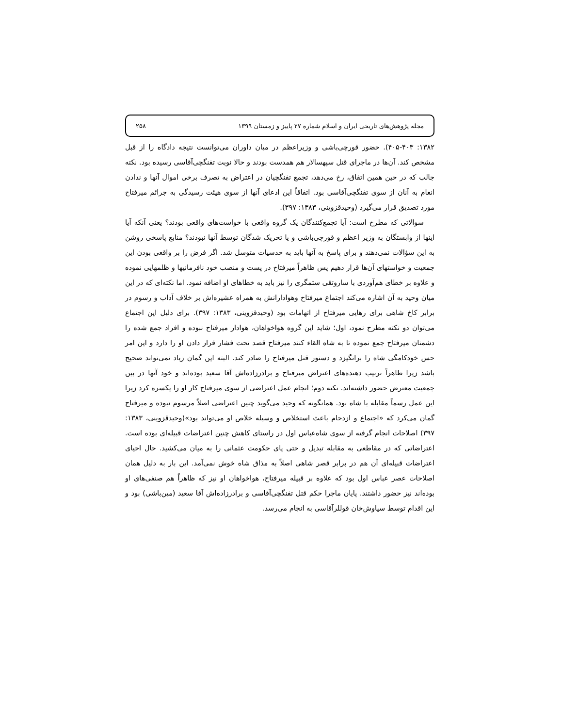مجله پژوهش‌های تاریخی ایران و اسلام شماره ۲۷ پاییز و زمستان ۱۳۹۹ ۲۵۸
۱۳۸۲: ۴۰۵-۴۰۳). حضور قورچی‌باشی و وزیراعظم در میان داوران می‌توانست نتیجه دادگاه را از قبل مشخص کند. آن‌ها در ماجرای قتل سپهسالار هم همدست بودند و حالا نوبت تفنگچی‌آقاسی رسیده بود. نکته جالب که در حین همین اتفاق، رخ می‌دهد، تجمع تفنگچیان در اعتراض به تصرف برخی اموال آنها و ندادن انعام به آنان از سوی تفنگچی‌آقاسی بود. اتفاقاً این ادعای آنها از سوی هیئت رسیدگی به جرائم میرفتاح مورد تصدیق قرار می‌گیرد (وحیدقزوینی، ۱۳۸۳: ۳۹۷).
سوالاتی که مطرح است: آیا تجمع‌کنندگان یک گروه واقعی با خواست‌های واقعی بودند؟ یعنی آنکه آیا اینها از وابستگان به وزیر اعظم و قورچی‌باشی و یا تحریک شدگان توسط آنها نبودند؟ منابع پاسخی روشن به این سؤالات نمی‌دهند و برای پاسخ به آنها باید به حدسیات متوسل شد. اگر فرض را بر واقعی بودن این جمعیت و خواستهای آن‌ها قرار دهیم پس ظاهراً میرفتاح در پست و منصب خود نافرمانیها و ظلمهایی نموده و علاوه بر خطای هم‌آوردی با ساروتقی ستمگری را نیز باید به خطاهای او اضافه نمود. اما نکته‌ای که در این میان وحید به آن اشاره می‌کند اجتماع میرفتاح وهوادارانش به همراه عشیره‌اش بر خلاف آداب و رسوم در برابر کاخ شاهی برای رهایی میرفتاح از اتهامات بود (وحیدقزوینی، ۱۳۸۳: ۳۹۷). برای دلیل این اجتماع می‌توان دو نکته مطرح نمود، اول؛ شاید این گروه هواخواهان، هوادار میرفتاح نبوده و افراد جمع شده را دشمنان میرفتاح جمع نموده تا به شاه القاء کنند میرفتاح قصد تحت فشار قرار دادن او را دارد و این امر حس خودکامگی شاه را برانگیزد و دستور قتل میرفتاح را صادر کند. البته این گمان زیاد نمی‌تواند صحیح باشد زیرا ظاهراً ترتیب دهنده‌های اعتراض میرفتاح و برادرزاده‌اش آقا سعید بوده‌اند و خود آنها در بین جمعیت معترض حضور داشته‌اند. نکته دوم؛ انجام عمل اعتراضی از سوی میرفتاح کار او را یکسره کرد زیرا این عمل رسماً مقابله با شاه بود. همانگونه که وحید می‌گوید چنین اعتراضی اصلاً مرسوم نبوده و میرفتاح گمان می‌کرد که «اجتماع و ازدحام باعث استخلاص و وسیله خلاص او می‌تواند بود»(وحیدقزوینی، ۱۳۸۳: ۳۹۷) اصلاحات انجام گرفته از سوی شاه‌عباس اول در راستای کاهش چنین اعتراضات قبیله‌ای بوده است. اعتراضاتی که در مقاطعی به مقابله تبدیل و حتی پای حکومت عثمانی را به میان می‌کشید. حال احیای اعتراضات قبیله‌ای آن هم در برابر قصر شاهی اصلاً به مذاق شاه خوش نمی‌آمد. این بار به دلیل همان اصلاحات عصر عباس اول بود که علاوه بر قبیله میرفتاح، هواخواهان او نیز که ظاهراً هم صنفی‌های او بوده‌اند نیز حضور داشتند. پایان ماجرا حکم قتل تفنگچی‌آقاسی و برادرزاده‌اش آقا سعید (مین‌باشی) بود و این اقدام توسط سیاوش‌خان قوللرآقاسی به انجام می‌رسد.